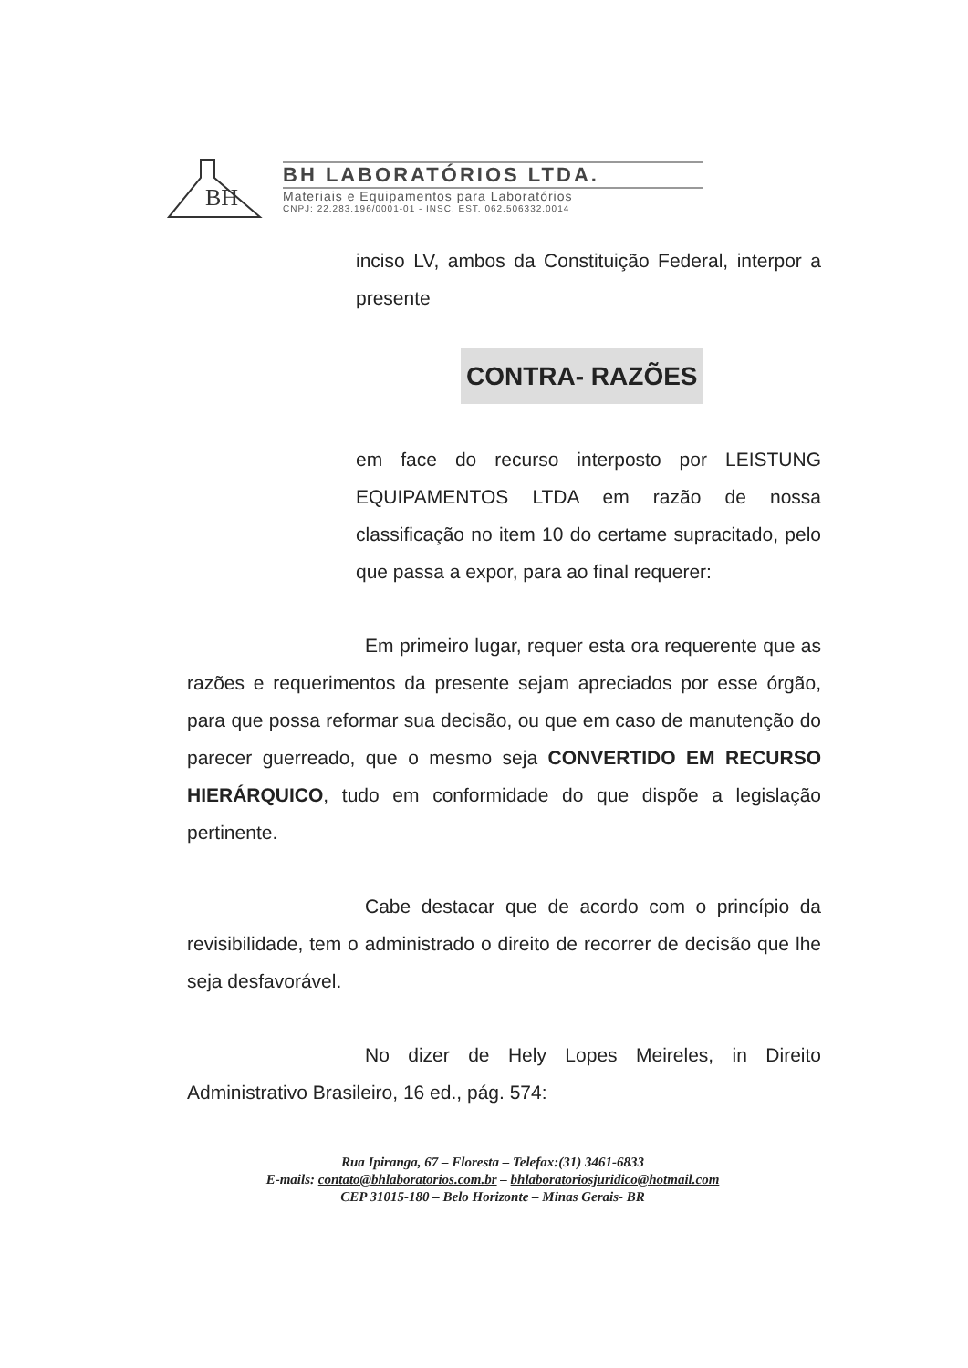BH
BH LABORATÓRIOS LTDA.
Materiais e Equipamentos para Laboratórios
CNPJ: 22.283.196/0001-01 - INSC. EST. 062.506332.0014
inciso LV, ambos da Constituição Federal, interpor a presente
CONTRA- RAZÕES
em face do recurso interposto por LEISTUNG EQUIPAMENTOS LTDA em razão de nossa classificação no item 10 do certame supracitado, pelo que passa a expor, para ao final requerer:
Em primeiro lugar, requer esta ora requerente que as razões e requerimentos da presente sejam apreciados por esse órgão, para que possa reformar sua decisão, ou que em caso de manutenção do parecer guerreado, que o mesmo seja CONVERTIDO EM RECURSO HIERÁRQUICO, tudo em conformidade do que dispõe a legislação pertinente.
Cabe destacar que de acordo com o princípio da revisibilidade, tem o administrado o direito de recorrer de decisão que lhe seja desfavorável.
No dizer de Hely Lopes Meireles, in Direito Administrativo Brasileiro, 16 ed., pág. 574:
Rua Ipiranga, 67 – Floresta – Telefax:(31) 3461-6833
E-mails: contato@bhlaboratorios.com.br – bhlaboratoriosjuridico@hotmail.com
CEP 31015-180 – Belo Horizonte – Minas Gerais- BR